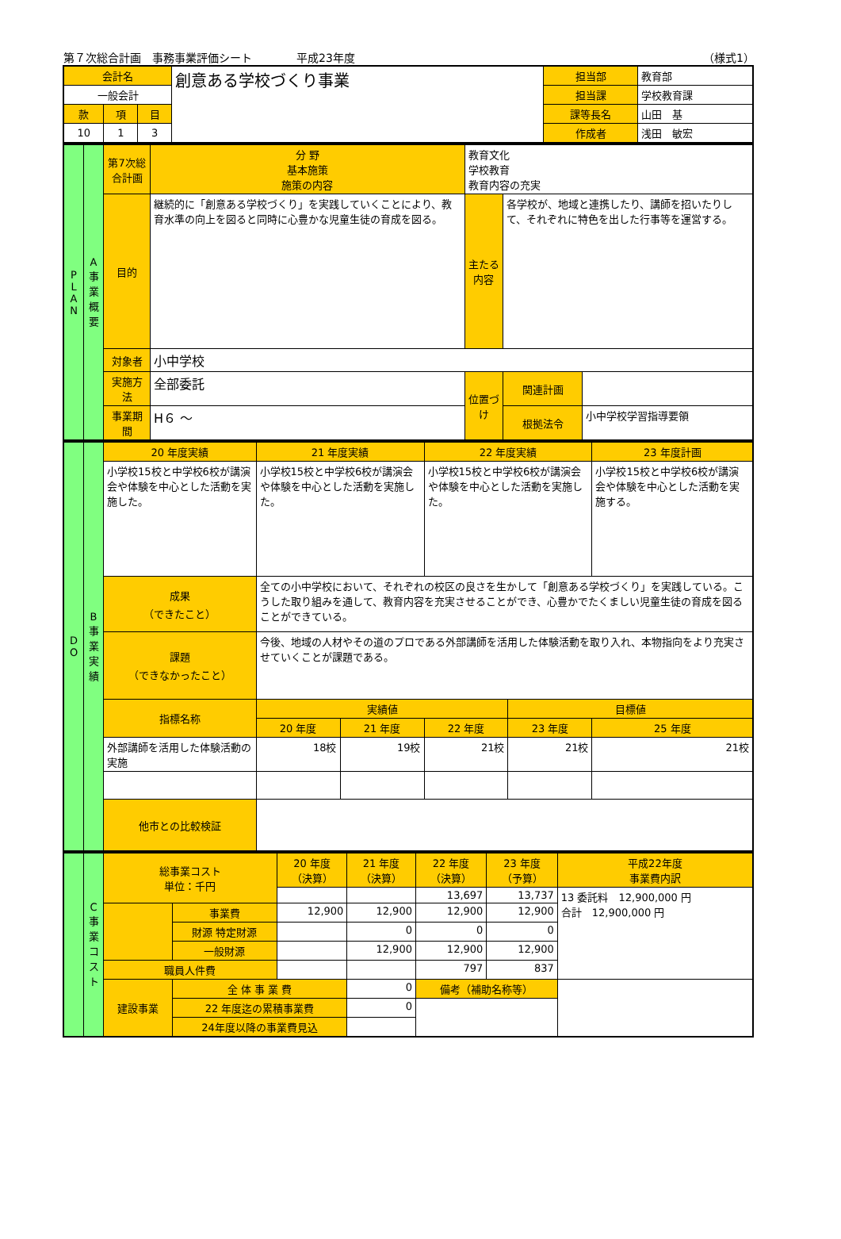第７次総合計画　事務事業評価シート　　　　平成23年度 （様式1）
| 会計名 | | | 創意ある学校づくり事業 | 担当部 | 教育部 |
| 一般会計 | | | | 担当課 | 学校教育課 |
| 款 | 項 | 目 | | 課等長名 | 山田 基 |
| 10 | 1 | 3 | | 作成者 | 浅田 敏宏 |
| P L A N | A 事業概要 | 第7次総合計画 | 分 野 基本施策 施策の内容 | 教育文化 学校教育 教育内容の充実 | | | |
| | | 目的 | 継続的に「創意ある学校づくり」を実践していくことにより、教育水準の向上を図ると同時に心豊かな児童生徒の育成を図る。 | | 主たる内容 | 各学校が、地域と連携したり、講師を招いたりして、それぞれに特色を出した行事等を運営する。 | |
| | | 対象者 | 小中学校 | | | | |
| | | 実施方法 | 全部委託 | | 位置づけ | 関連計画 | |
| | | 事業期間 | H６ ～ | | | 根拠法令 | 小中学校学習指導要領 |
| D O | B 事業実績 | 20 年度実績 | | 21 年度実績 | | 22 年度実績 | | 23 年度計画 |
| | | 小学校15校と中学校6校が講演会や体験を中心とした活動を実施した。 | | 小学校15校と中学校6校が講演会や体験を中心とした活動を実施した。 | | 小学校15校と中学校6校が講演会や体験を中心とした活動を実施した。 | | 小学校15校と中学校6校が講演会や体験を中心とした活動を実施する。 |
| | | 成果 （できたこと） | 全ての小中学校において、それぞれの校区の良さを生かして「創意ある学校づくり」を実践している。こうした取り組みを通して、教育内容を充実させることができ、心豊かでたくましい児童生徒の育成を図ることができている。 | | | | | |
| | | 課題 （できなかったこと） | 今後、地域の人材やその道のプロである外部講師を活用した体験活動を取り入れ、本物指向をより充実させていくことが課題である。 | | | | | |
| | | 指標名称 | | 実績値 | | | 目標値 | |
| | | | | 20 年度 | 21 年度 | 22 年度 | 23 年度 | 25 年度 |
| | | 外部講師を活用した体験活動の実施 | | 18校 | 19校 | 21校 | 21校 | 21校 |
| | | 他市との比較検証 | | | | | | |
| | C 事業コスト | 総事業コスト 単位：千円 | | 20 年度 （決算） | 21 年度 （決算） | 22 年度 （決算） | 23 年度 （予算） | 平成22年度 事業費内訳 |
| | | | | | | 13,697 | 13,737 | 13 委託料 12,900,000 円 合計 12,900,000 円 |
| | | | 事業費 | 12,900 | 12,900 | 12,900 | 12,900 | |
| | | | 財源 特定財源 | | 0 | 0 | 0 | |
| | | | 一般財源 | | 12,900 | 12,900 | 12,900 | |
| | | 職員人件費 | | | | 797 | 837 | |
| | | 建設事業 | 全 体 事 業 費 | | 0 | 備考（補助名称等） | | |
| | | | 22 年度迄の累積事業費 | | 0 | | | |
| | | | 24年度以降の事業費見込 | | | | | |